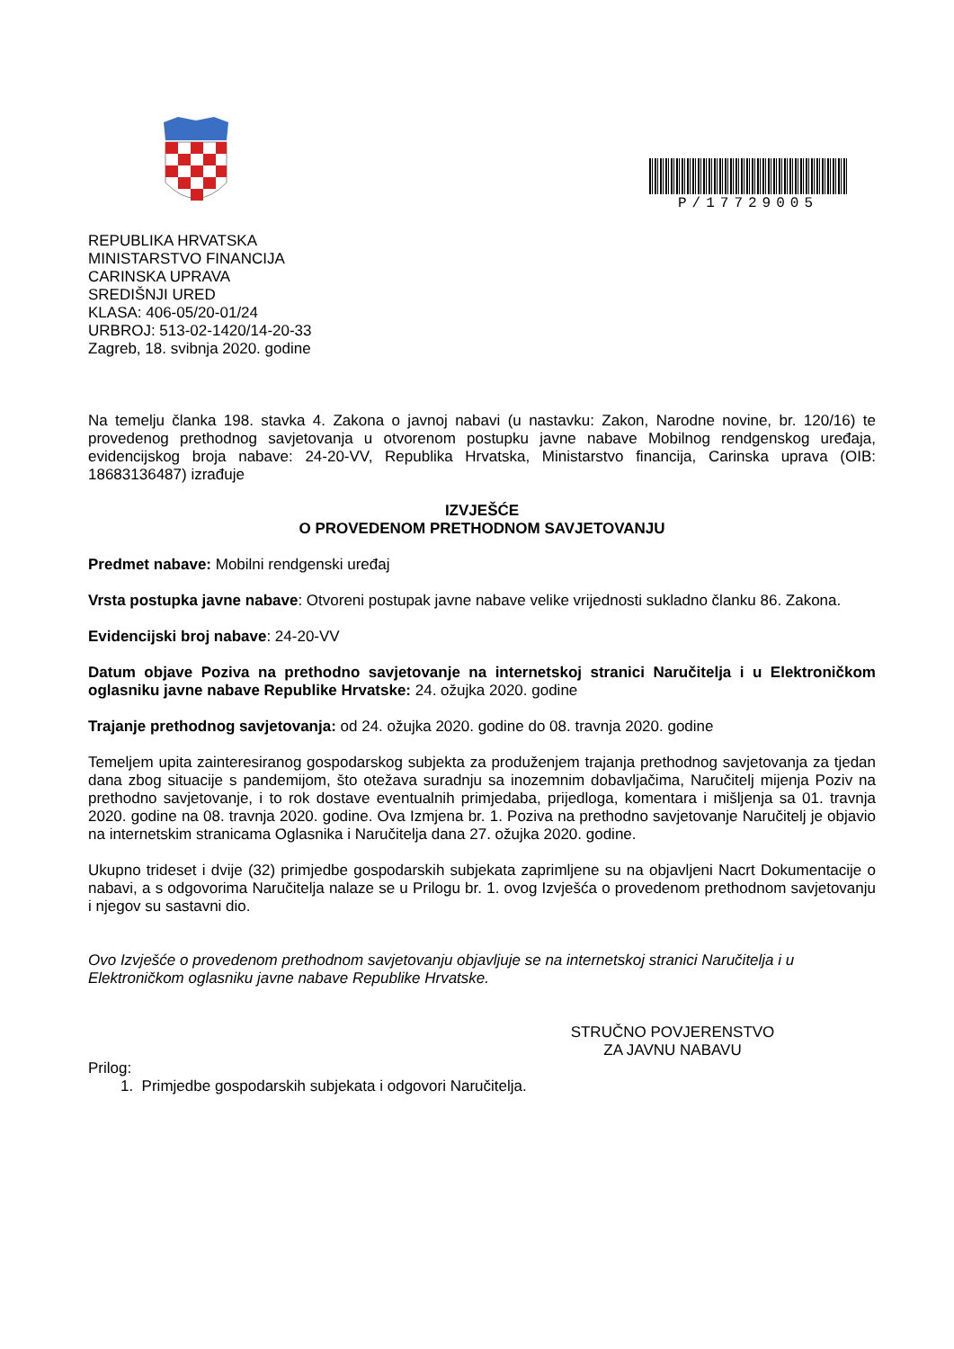P/17729005
REPUBLIKA HRVATSKA
MINISTARSTVO FINANCIJA
CARINSKA UPRAVA
SREDIŠNJI URED
KLASA: 406-05/20-01/24
URBROJ: 513-02-1420/14-20-33
Zagreb, 18. svibnja 2020. godine
Na temelju članka 198. stavka 4. Zakona o javnoj nabavi (u nastavku: Zakon, Narodne novine, br. 120/16) te provedenog prethodnog savjetovanja u otvorenom postupku javne nabave Mobilnog rendgenskog uređaja, evidencijskog broja nabave: 24-20-VV, Republika Hrvatska, Ministarstvo financija, Carinska uprava (OIB: 18683136487) izrađuje
IZVJEŠĆE
O PROVEDENOM PRETHODNOM SAVJETOVANJU
Predmet nabave: Mobilni rendgenski uređaj
Vrsta postupka javne nabave: Otvoreni postupak javne nabave velike vrijednosti sukladno članku 86. Zakona.
Evidencijski broj nabave: 24-20-VV
Datum objave Poziva na prethodno savjetovanje na internetskoj stranici Naručitelja i u Elektroničkom oglasniku javne nabave Republike Hrvatske: 24. ožujka 2020. godine
Trajanje prethodnog savjetovanja: od 24. ožujka 2020. godine do 08. travnja 2020. godine
Temeljem upita zainteresiranog gospodarskog subjekta za produženjem trajanja prethodnog savjetovanja za tjedan dana zbog situacije s pandemijom, što otežava suradnju sa inozemnim dobavljačima, Naručitelj mijenja Poziv na prethodno savjetovanje, i to rok dostave eventualnih primjedaba, prijedloga, komentara i mišljenja sa 01. travnja 2020. godine na 08. travnja 2020. godine. Ova Izmjena br. 1. Poziva na prethodno savjetovanje Naručitelj je objavio na internetskim stranicama Oglasnika i Naručitelja dana 27. ožujka 2020. godine.
Ukupno trideset i dvije (32) primjedbe gospodarskih subjekata zaprimljene su na objavljeni Nacrt Dokumentacije o nabavi, a s odgovorima Naručitelja nalaze se u Prilogu br. 1. ovog Izvješća o provedenom prethodnom savjetovanju i njegov su sastavni dio.
Ovo Izvješće o provedenom prethodnom savjetovanju objavljuje se na internetskoj stranici Naručitelja i u Elektroničkom oglasniku javne nabave Republike Hrvatske.
STRUČNO POVJERENSTVO
ZA JAVNU NABAVU
Prilog:
1. Primjedbe gospodarskih subjekata i odgovori Naručitelja.